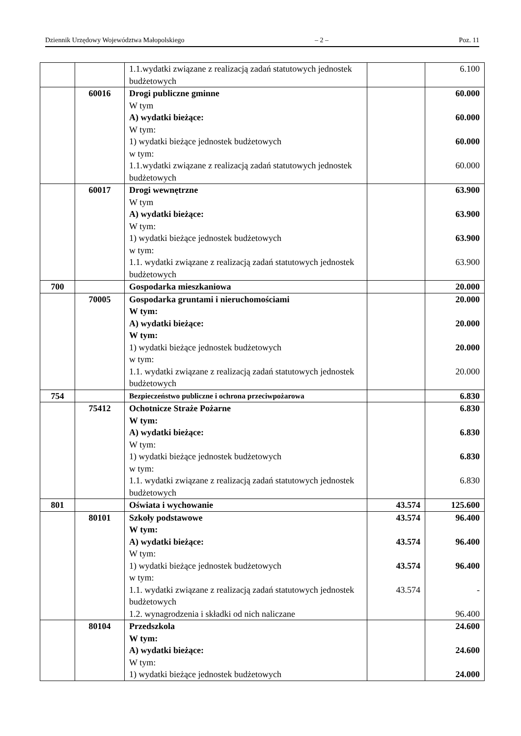Dziennik Urzędowy Województwa Małopolskiego – 2 – Poz. 11
| | | 1.1.wydatki związane z realizacją zadań statutowych jednostek budżetowych | | 6.100 |
| | 60016 | Drogi publiczne gminne W tym A) wydatki bieżące: W tym: 1) wydatki bieżące jednostek budżetowych w tym: 1.1.wydatki związane z realizacją zadań statutowych jednostek budżetowych | | 60.000 60.000 60.000 60.000 |
| | 60017 | Drogi wewnętrzne W tym A) wydatki bieżące: W tym: 1) wydatki bieżące jednostek budżetowych w tym: 1.1. wydatki związane z realizacją zadań statutowych jednostek budżetowych | | 63.900 63.900 63.900 63.900 |
| 700 | | Gospodarka mieszkaniowa | | 20.000 |
| | 70005 | Gospodarka gruntami i nieruchomościami W tym: A) wydatki bieżące: W tym: 1) wydatki bieżące jednostek budżetowych w tym: 1.1. wydatki związane z realizacją zadań statutowych jednostek budżetowych | | 20.000 20.000 20.000 20.000 |
| 754 | | Bezpieczeństwo publiczne i ochrona przeciwpożarowa | | 6.830 |
| | 75412 | Ochotnicze Straże Pożarne W tym: A) wydatki bieżące: W tym: 1) wydatki bieżące jednostek budżetowych w tym: 1.1. wydatki związane z realizacją zadań statutowych jednostek budżetowych | | 6.830 6.830 6.830 6.830 |
| 801 | | Oświata i wychowanie | 43.574 | 125.600 |
| | 80101 | Szkoły podstawowe W tym: A) wydatki bieżące: W tym: 1) wydatki bieżące jednostek budżetowych w tym: 1.1. wydatki związane z realizacją zadań statutowych jednostek budżetowych 1.2. wynagrodzenia i składki od nich naliczane | 43.574 43.574 43.574 43.574 | 96.400 96.400 96.400 - 96.400 |
| | 80104 | Przedszkola W tym: A) wydatki bieżące: W tym: 1) wydatki bieżące jednostek budżetowych | | 24.600 24.600 24.000 |